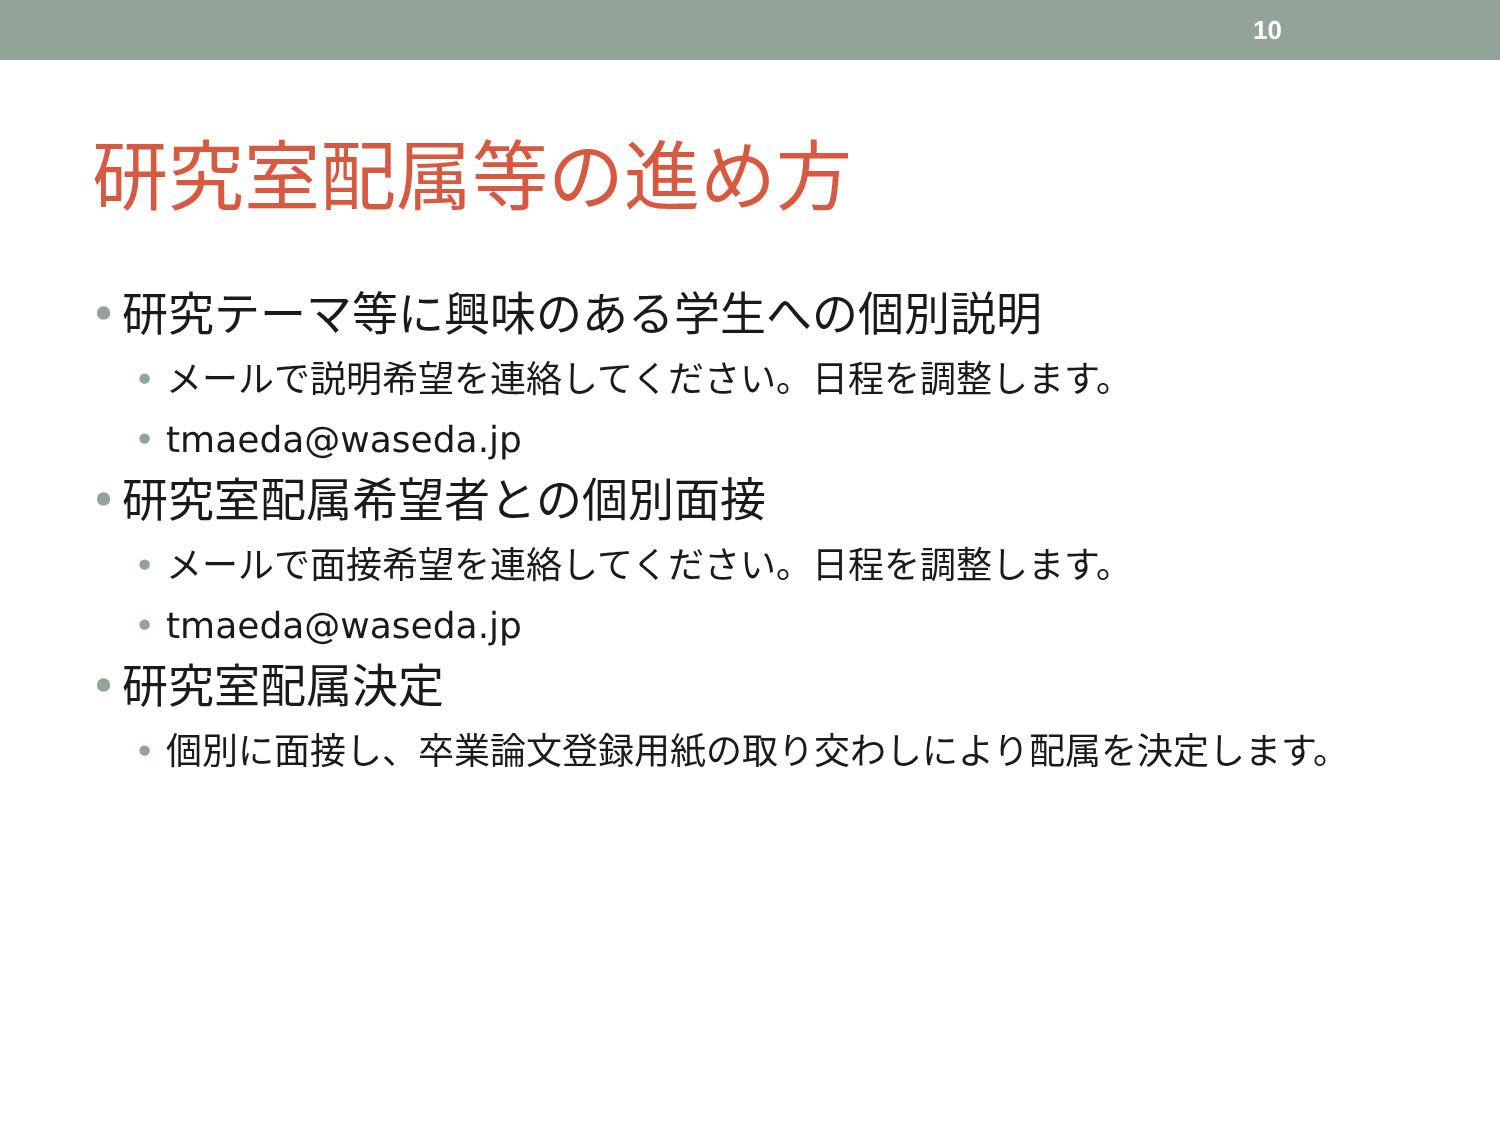10
研究室配属等の進め方
• 研究テーマ等に興味のある学生への個別説明
• メールで説明希望を連絡してください。日程を調整します。
• tmaeda@waseda.jp
• 研究室配属希望者との個別面接
• メールで面接希望を連絡してください。日程を調整します。
• tmaeda@waseda.jp
• 研究室配属決定
• 個別に面接し、卒業論文登録用紙の取り交わしにより配属を決定します。